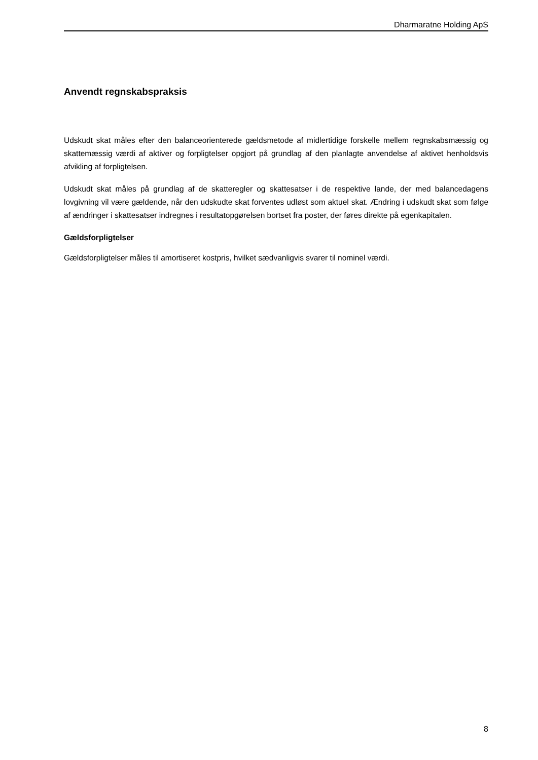Dharmaratne Holding ApS
Anvendt regnskabspraksis
Udskudt skat måles efter den balanceorienterede gældsmetode af midlertidige forskelle mellem regnskabsmæssig og skattemæssig værdi af aktiver og forpligtelser opgjort på grundlag af den planlagte anvendelse af aktivet henholdsvis afvikling af forpligtelsen.
Udskudt skat måles på grundlag af de skatteregler og skattesatser i de respektive lande, der med balancedagens lovgivning vil være gældende, når den udskudte skat forventes udløst som aktuel skat. Ændring i udskudt skat som følge af ændringer i skattesatser indregnes i resultatopgørelsen bortset fra poster, der føres direkte på egenkapitalen.
Gældsforpligtelser
Gældsforpligtelser måles til amortiseret kostpris, hvilket sædvanligvis svarer til nominel værdi.
8